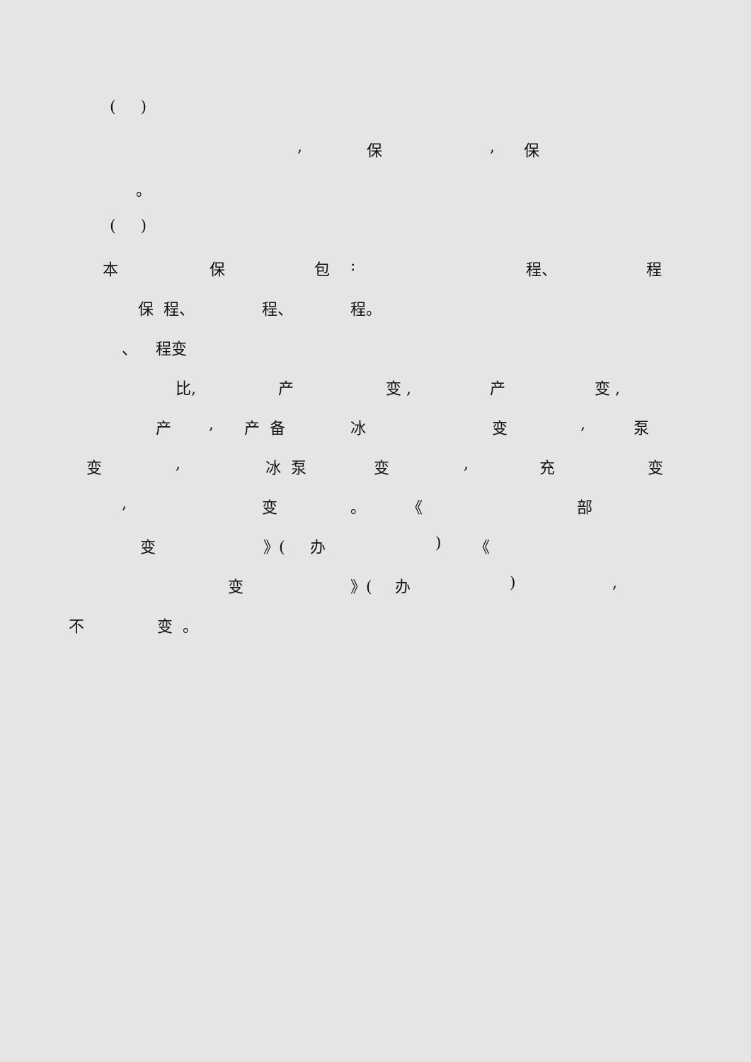( )
, 保, 保
。
( )
本 保 包: 程、 程
保 程、 程、 程。
、 程变
比, 产 变 , 产 变 ,
产, 产 备 冰 变, 泵
变, 冰 泵 变, 充 变
, 变 。 《 部
变 》(办) 《
变 》(办),
不 变 。